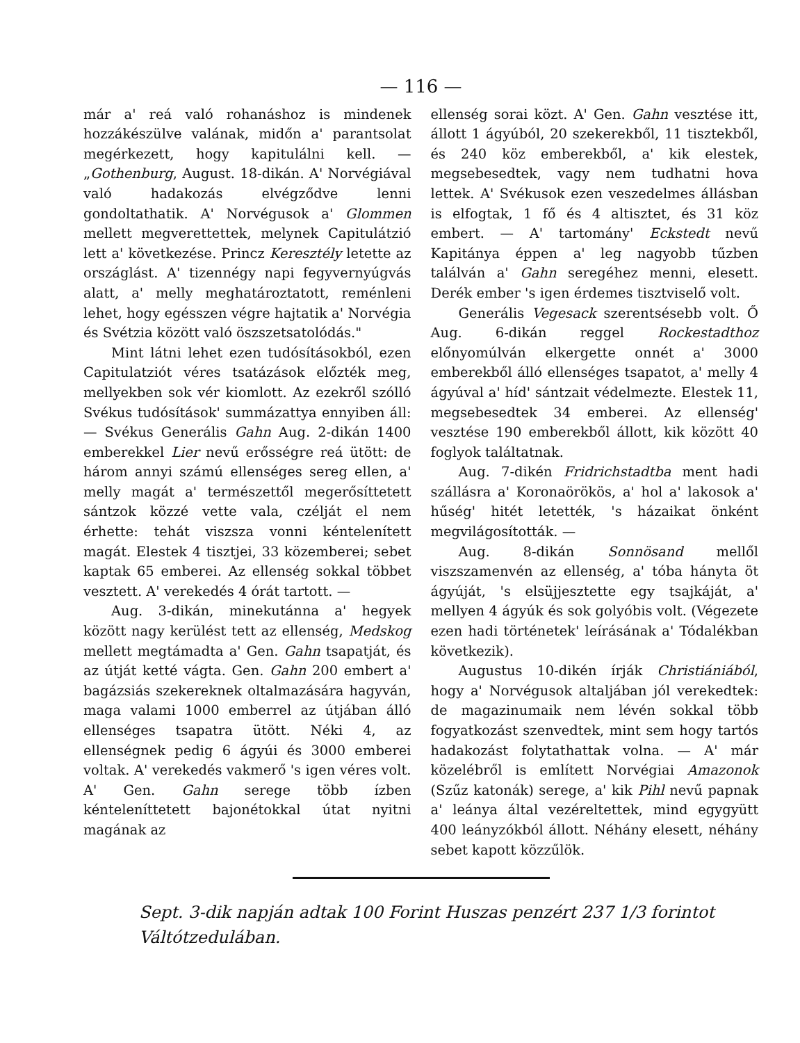— 116 —
már a' reá való rohanáshoz is mindenek hozzákészülve valának, midőn a' parantsolat megérkezett, hogy kapitulálni kell. — „Gothenburg, August. 18-dikán. A' Norvégiával való hadakozás elvégződve lenni gondoltathatik. A' Norvégusok a' Glommen mellett megverettettek, melynek Capitulátzió lett a' következése. Princz Keresztély letette az országlást. A' tizennégy napi fegyvernyúgvás alatt, a' melly meghatároztatott, reménleni lehet, hogy egésszen végre hajtatik a' Norvégia és Svétzia között való öszszetsatolódás."
Mint látni lehet ezen tudósításokból, ezen Capitulatziót véres tsatázások előzték meg, mellyekben sok vér kiomlott. Az ezekről szólló Svékus tudósítások' summázattya ennyiben áll: — Svékus Generális Gahn Aug. 2-dikán 1400 emberekkel Lier nevű erősségre reá ütött: de három annyi számú ellenséges sereg ellen, a' melly magát a' természettől megerősíttetett sántzok közzé vette vala, czélját el nem érhette: tehát viszsza vonni kéntelenített magát. Elestek 4 tisztjei, 33 közemberei; sebet kaptak 65 emberei. Az ellenség sokkal többet vesztett. A' verekedés 4 órát tartott. —
Aug. 3-dikán, minekutánna a' hegyek között nagy kerülést tett az ellenség, Medskog mellett megtámadta a' Gen. Gahn tsapatját, és az útját ketté vágta. Gen. Gahn 200 embert a' bagázsiás szekereknek oltalmazására hagyván, maga valami 1000 emberrel az útjában álló ellenséges tsapatra ütött. Néki 4, az ellenségnek pedig 6 ágyúi és 3000 emberei voltak. A' verekedés vakmerő 's igen véres volt. A' Gen. Gahn serege több ízben kénteleníttetett bajonétokkal útat nyitni magának az
ellenség sorai közt. A' Gen. Gahn vesztése itt, állott 1 ágyúból, 20 szekerekből, 11 tisztekből, és 240 köz emberekből, a' kik elestek, megsebesedtek, vagy nem tudhatni hova lettek. A' Svékusok ezen veszedelmes állásban is elfogtak, 1 fő és 4 altisztet, és 31 köz embert. — A' tartomány' Eckstedt nevű Kapitánya éppen a' leg nagyobb tűzben találván a' Gahn seregéhez menni, elesett. Derék ember 's igen érdemes tisztviselő volt.
Generális Vegesack szerentsésebb volt. Ő Aug. 6-dikán reggel Rockestadthoz előnyomúlván elkergette onnét a' 3000 emberekből álló ellenséges tsapatot, a' melly 4 ágyúval a' híd' sántzait védelmezte. Elestek 11, megsebesedtek 34 emberei. Az ellenség' vesztése 190 emberekből állott, kik között 40 foglyok találtatnak.
Aug. 7-dikén Fridrichstadtba ment hadi szállásra a' Koronaörökös, a' hol a' lakosok a' hűség' hitét letették, 's házaikat önként megvilágosították. —
Aug. 8-dikán Sonnösand mellől viszszamenvén az ellenség, a' tóba hányta öt ágyúját, 's elsüjjesztette egy tsajkáját, a' mellyen 4 ágyúk és sok golyóbis volt. (Végezete ezen hadi történetek' leírásának a' Tódalékban következik).
Augustus 10-dikén írják Christiániából, hogy a' Norvégusok altaljában jól verekedtek: de magazinumaik nem lévén sokkal több fogyatkozást szenvedtek, mint sem hogy tartós hadakozást folytathattak volna. — A' már közelébről is említett Norvégiai Amazonok (Szűz katonák) serege, a' kik Pihl nevű papnak a' leánya által vezéreltettek, mind egygyütt 400 leányzókból állott. Néhány elesett, néhány sebet kapott közzűlök.
Sept. 3-dik napján adtak 100 Forint Huszas penzért 237 1/3 forintot Váltótzedulában.